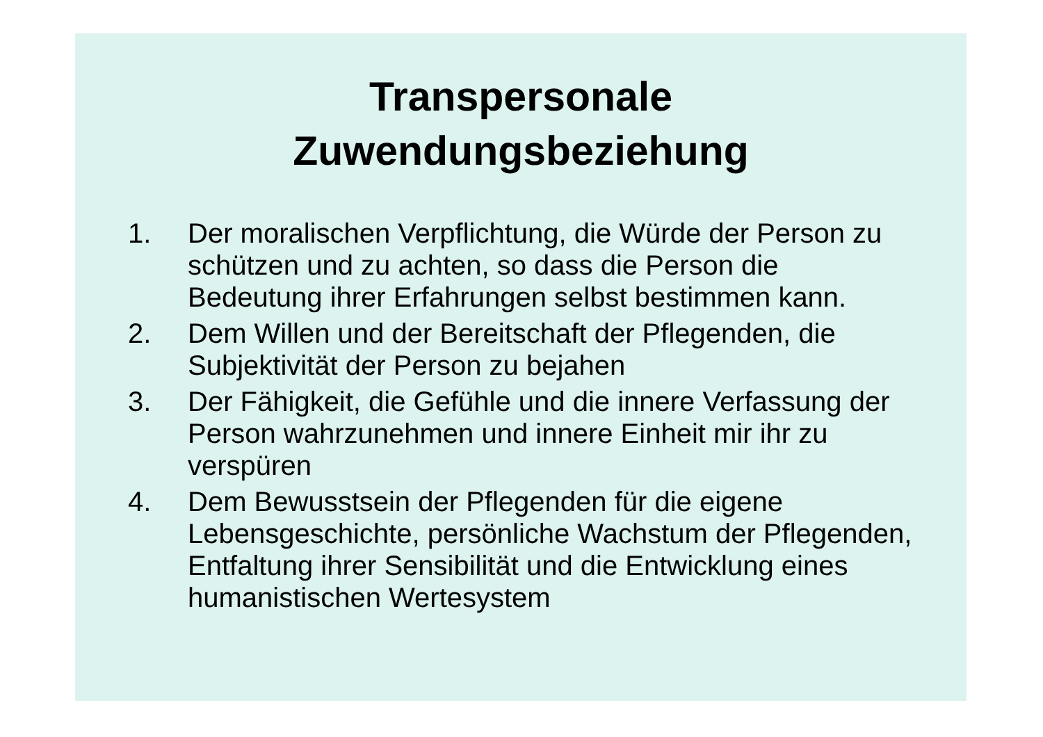Transpersonale
Zuwendungsbeziehung
1. Der moralischen Verpflichtung, die Würde der Person zu schützen und zu achten, so dass die Person die Bedeutung ihrer Erfahrungen selbst bestimmen kann.
2. Dem Willen und der Bereitschaft der Pflegenden, die Subjektivität der Person zu bejahen
3. Der Fähigkeit, die Gefühle und die innere Verfassung der Person wahrzunehmen und innere Einheit mir ihr zu verspüren
4. Dem Bewusstsein der Pflegenden für die eigene Lebensgeschichte, persönliche Wachstum der Pflegenden, Entfaltung ihrer Sensibilität und die Entwicklung eines humanistischen Wertesystem